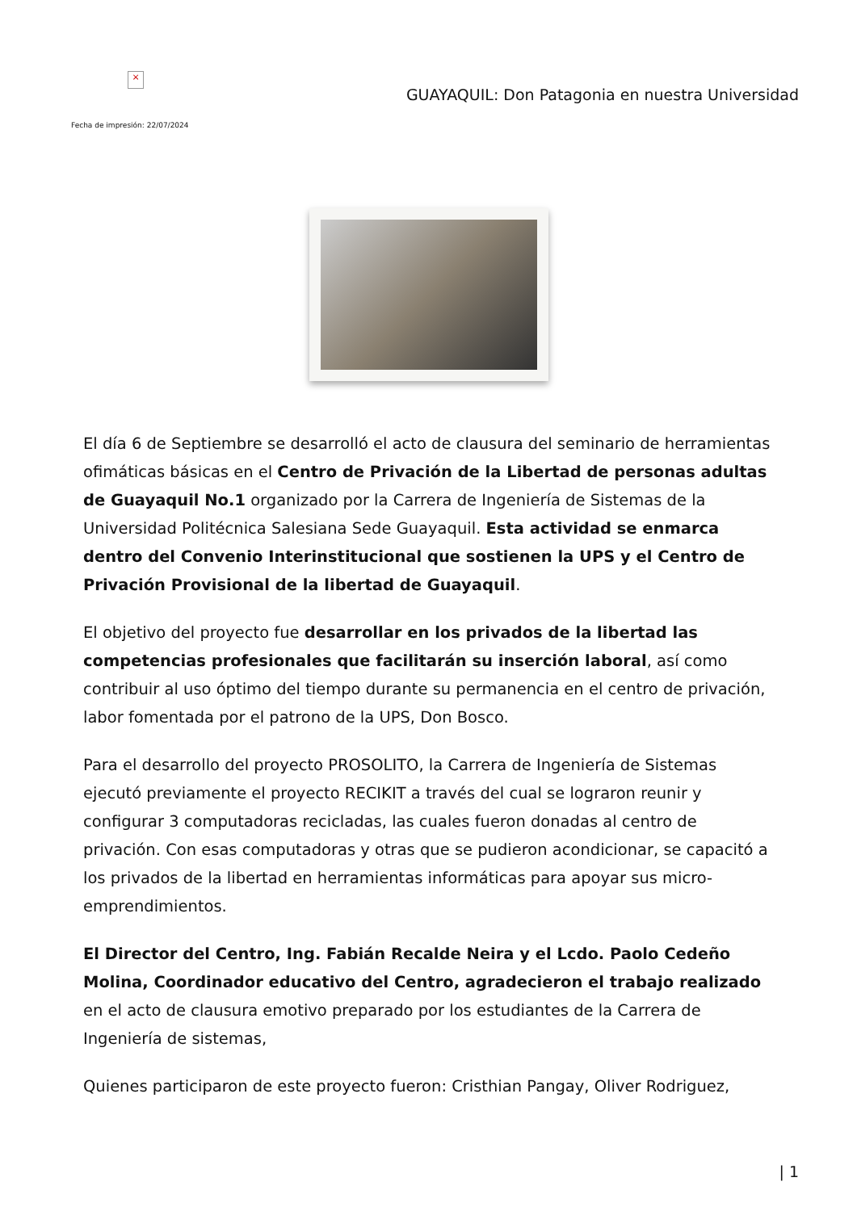×
GUAYAQUIL: Don Patagonia en nuestra Universidad
Fecha de impresión: 22/07/2024
El día 6 de Septiembre se desarrolló el acto de clausura del seminario de herramientas ofimáticas básicas en el Centro de Privación de la Libertad de personas adultas de Guayaquil No.1 organizado por la Carrera de Ingeniería de Sistemas de la Universidad Politécnica Salesiana Sede Guayaquil. Esta actividad se enmarca dentro del Convenio Interinstitucional que sostienen la UPS y el Centro de Privación Provisional de la libertad de Guayaquil.
El objetivo del proyecto fue desarrollar en los privados de la libertad las competencias profesionales que facilitarán su inserción laboral, así como contribuir al uso óptimo del tiempo durante su permanencia en el centro de privación, labor fomentada por el patrono de la UPS, Don Bosco.
Para el desarrollo del proyecto PROSOLITO, la Carrera de Ingeniería de Sistemas ejecutó previamente el proyecto RECIKIT a través del cual se lograron reunir y configurar 3 computadoras recicladas, las cuales fueron donadas al centro de privación. Con esas computadoras y otras que se pudieron acondicionar, se capacitó a los privados de la libertad en herramientas informáticas para apoyar sus micro-emprendimientos.
El Director del Centro, Ing. Fabián Recalde Neira y el Lcdo. Paolo Cedeño Molina, Coordinador educativo del Centro, agradecieron el trabajo realizado en el acto de clausura emotivo preparado por los estudiantes de la Carrera de Ingeniería de sistemas,
Quienes participaron de este proyecto fueron: Cristhian Pangay, Oliver Rodriguez,
| 1